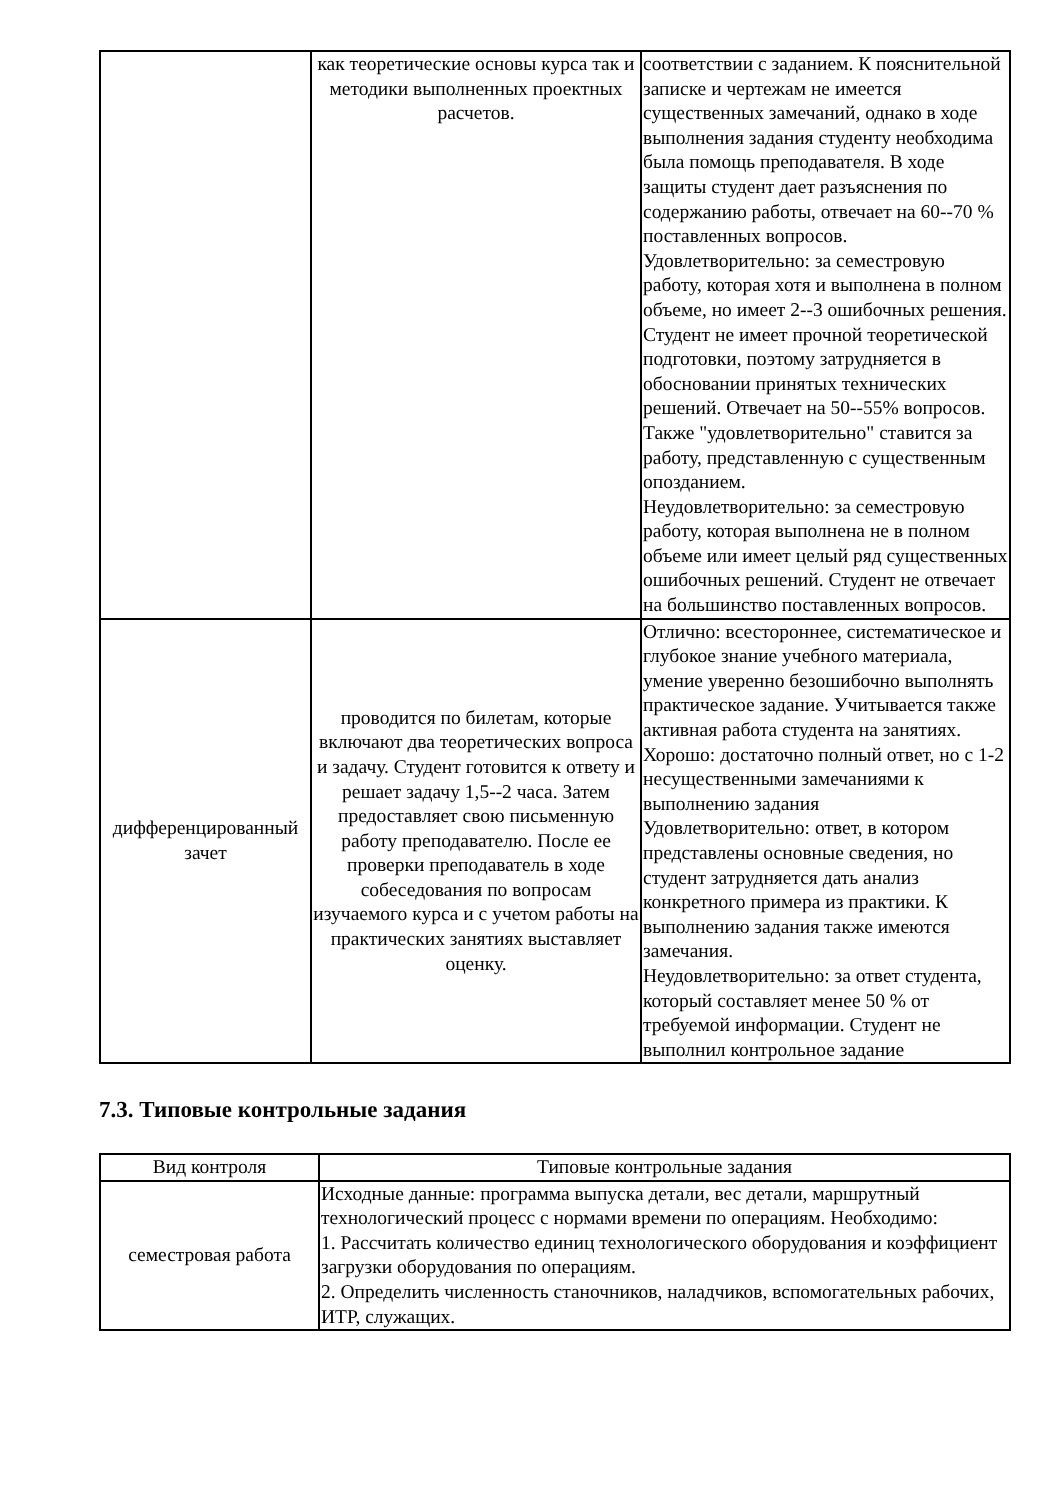| | как теоретические основы курса так и методики выполненных проектных расчетов. | соответствии с заданием. К пояснительной записке и чертежам не имеется существенных замечаний, однако в ходе выполнения задания студенту необходима была помощь преподавателя. В ходе защиты студент дает разъяснения по содержанию работы, отвечает на 60--70 % поставленных вопросов. Удовлетворительно: за семестровую работу, которая хотя и выполнена в полном объеме, но имеет 2--3 ошибочных решения. Студент не имеет прочной теоретической подготовки, поэтому затрудняется в обосновании принятых технических решений. Отвечает на 50--55% вопросов. Также "удовлетворительно" ставится за работу, представленную с существенным опозданием. Неудовлетворительно: за семестровую работу, которая выполнена не в полном объеме или имеет целый ряд существенных ошибочных решений. Студент не отвечает на большинство поставленных вопросов. |
| дифференцированный зачет | проводится по билетам, которые включают два теоретических вопроса и задачу. Студент готовится к ответу и решает задачу 1,5--2 часа. Затем предоставляет свою письменную работу преподавателю. После ее проверки преподаватель в ходе собеседования по вопросам изучаемого курса и с учетом работы на практических занятиях выставляет оценку. | Отлично: всестороннее, систематическое и глубокое знание учебного материала, умение уверенно безошибочно выполнять практическое задание. Учитывается также активная работа студента на занятиях. Хорошо: достаточно полный ответ, но с 1-2 несущественными замечаниями к выполнению задания Удовлетворительно: ответ, в котором представлены основные сведения, но студент затрудняется дать анализ конкретного примера из практики. К выполнению задания также имеются замечания. Неудовлетворительно: за ответ студента, который составляет менее 50 % от требуемой информации. Студент не выполнил контрольное задание |
7.3. Типовые контрольные задания
| Вид контроля | Типовые контрольные задания |
| --- | --- |
| семестровая работа | Исходные данные: программа выпуска детали, вес детали, маршрутный технологический процесс с нормами времени по операциям. Необходимо: 1. Рассчитать количество единиц технологического оборудования и коэффициент загрузки оборудования по операциям. 2. Определить численность станочников, наладчиков, вспомогательных рабочих, ИТР, служащих. |